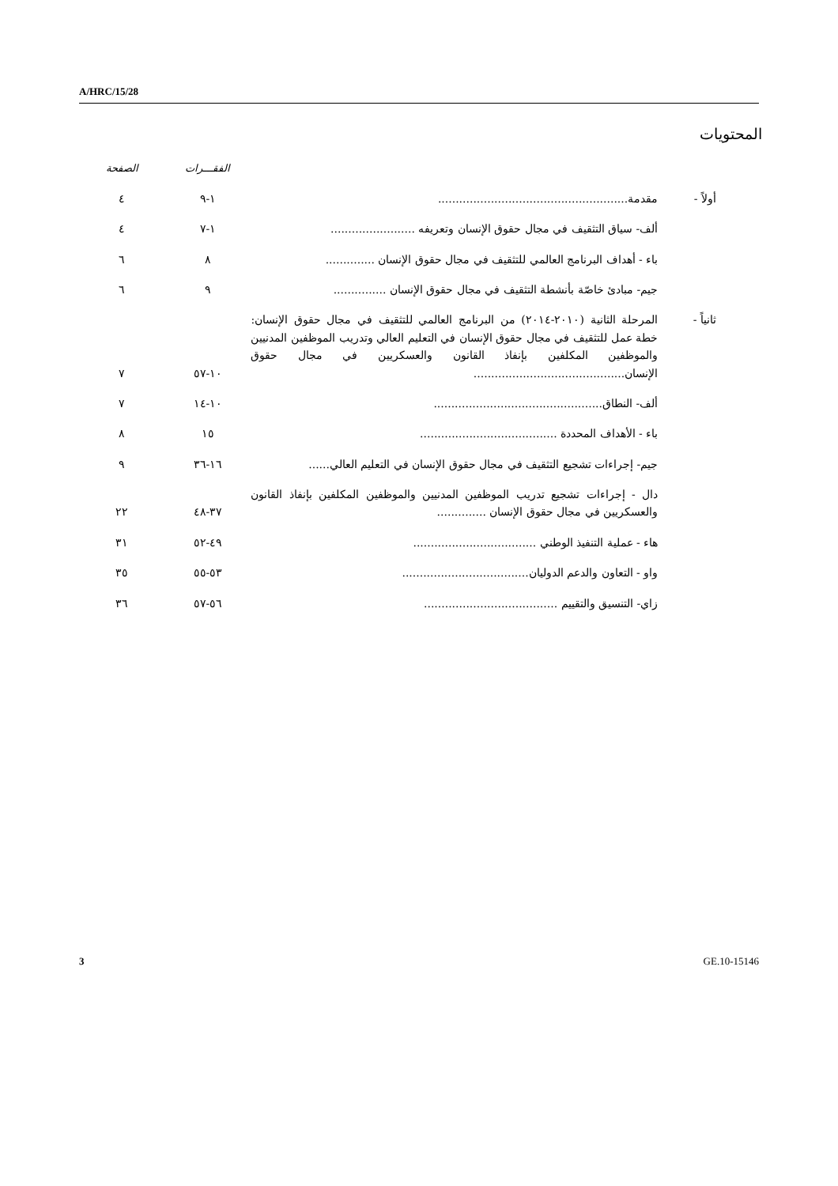A/HRC/15/28
المحتويات
| | | الفقـــرات | الصفحة |
| --- | --- | --- | --- |
| أولاً - | مقدمة ...................................................... | ١-٩ | ٤ |
| | ألف- سياق التثقيف في مجال حقوق الإنسان وتعريفه ........................ | ١-٧ | ٤ |
| | باء - أهداف البرنامج العالمي للتثقيف في مجال حقوق الإنسان .............. | ٨ | ٦ |
| | جيم- مبادئ خاصّة بأنشطة التثقيف في مجال حقوق الإنسان ............... | ٩ | ٦ |
| ثانياً - | المرحلة الثانية (٢٠١٠-٢٠١٤) من البرنامج العالمي للتثقيف في مجال حقوق الإنسان: خطة عمل للتثقيف في مجال حقوق الإنسان في التعليم العالي وتدريب الموظفين المدنيين والموظفين المكلفين بإنفاذ القانون والعسكريين في مجال حقوق الإنسان ........................................... | ١٠-٥٧ | ٧ |
| | ألف- النطاق ................................................ | ١٠-١٤ | ٧ |
| | باء - الأهداف المحددة ....................................... | ١٥ | ٨ |
| | جيم- إجراءات تشجيع التثقيف في مجال حقوق الإنسان في التعليم العالي ...... | ١٦-٣٦ | ٩ |
| | دال - إجراءات تشجيع تدريب الموظفين المدنيين والموظفين المكلفين بإنفاذ القانون والعسكريين في مجال حقوق الإنسان .............. | ٣٧-٤٨ | ٢٢ |
| | هاء - عملية التنفيذ الوطني ................................... | ٤٩-٥٢ | ٣١ |
| | واو - التعاون والدعم الدوليان .................................... | ٥٣-٥٥ | ٣٥ |
| | زاي- التنسيق والتقييم ...................................... | ٥٦-٥٧ | ٣٦ |
3 GE.10-15146